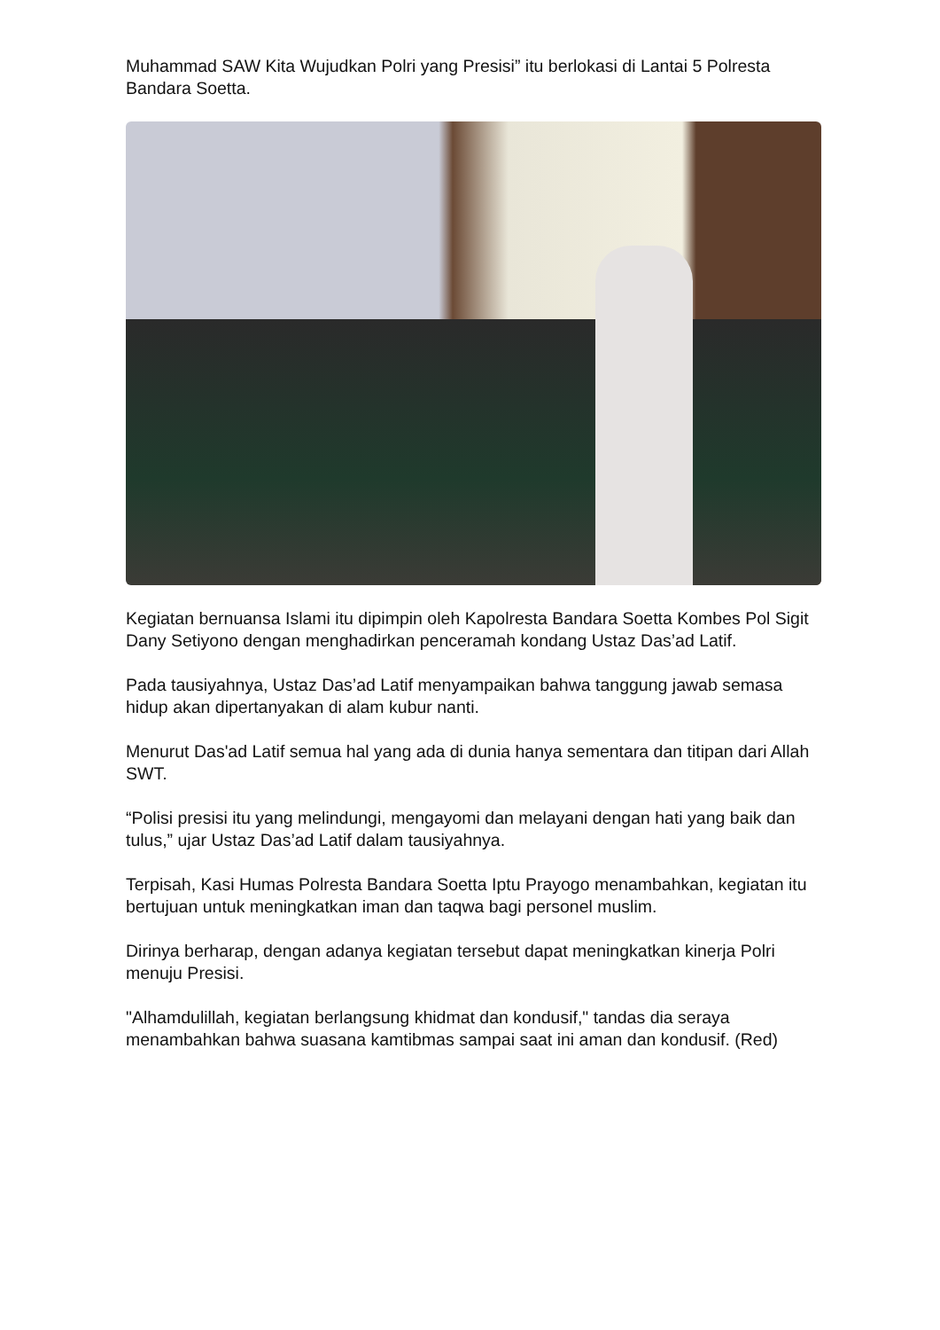Muhammad SAW Kita Wujudkan Polri yang Presisi” itu berlokasi di Lantai 5 Polresta Bandara Soetta.
Kegiatan bernuansa Islami itu dipimpin oleh Kapolresta Bandara Soetta Kombes Pol Sigit Dany Setiyono dengan menghadirkan penceramah kondang Ustaz Das’ad Latif.
Pada tausiyahnya, Ustaz Das’ad Latif menyampaikan bahwa tanggung jawab semasa hidup akan dipertanyakan di alam kubur nanti.
Menurut Das'ad Latif semua hal yang ada di dunia hanya sementara dan titipan dari Allah SWT.
“Polisi presisi itu yang melindungi, mengayomi dan melayani dengan hati yang baik dan tulus,” ujar Ustaz Das’ad Latif dalam tausiyahnya.
Terpisah, Kasi Humas Polresta Bandara Soetta Iptu Prayogo menambahkan, kegiatan itu bertujuan untuk meningkatkan iman dan taqwa bagi personel muslim.
Dirinya berharap, dengan adanya kegiatan tersebut dapat meningkatkan kinerja Polri menuju Presisi.
"Alhamdulillah, kegiatan berlangsung khidmat dan kondusif," tandas dia seraya menambahkan bahwa suasana kamtibmas sampai saat ini aman dan kondusif. (Red)